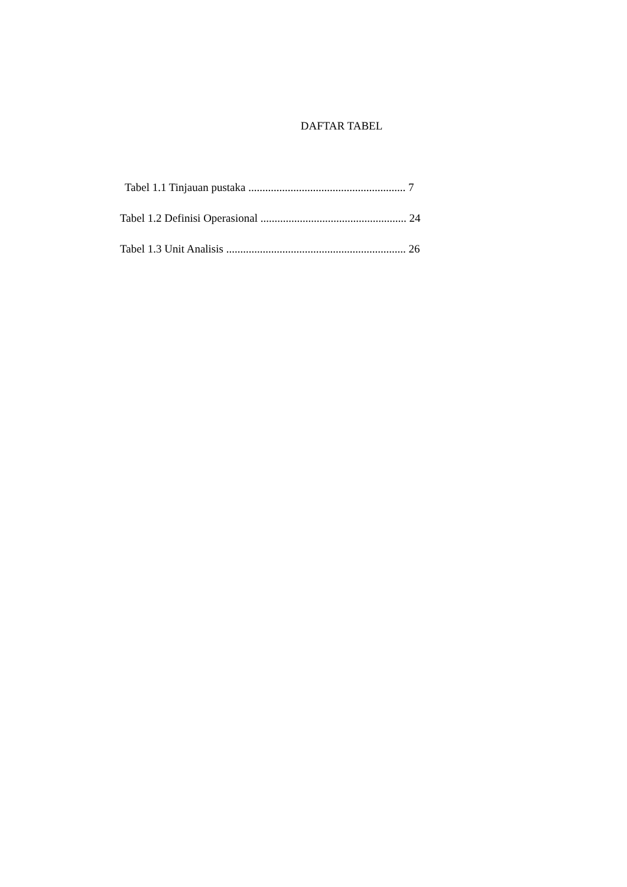DAFTAR TABEL
Tabel 1.1 Tinjauan pustaka ........................................................ 7
Tabel 1.2 Definisi Operasional .................................................... 24
Tabel 1.3 Unit Analisis ................................................................ 26